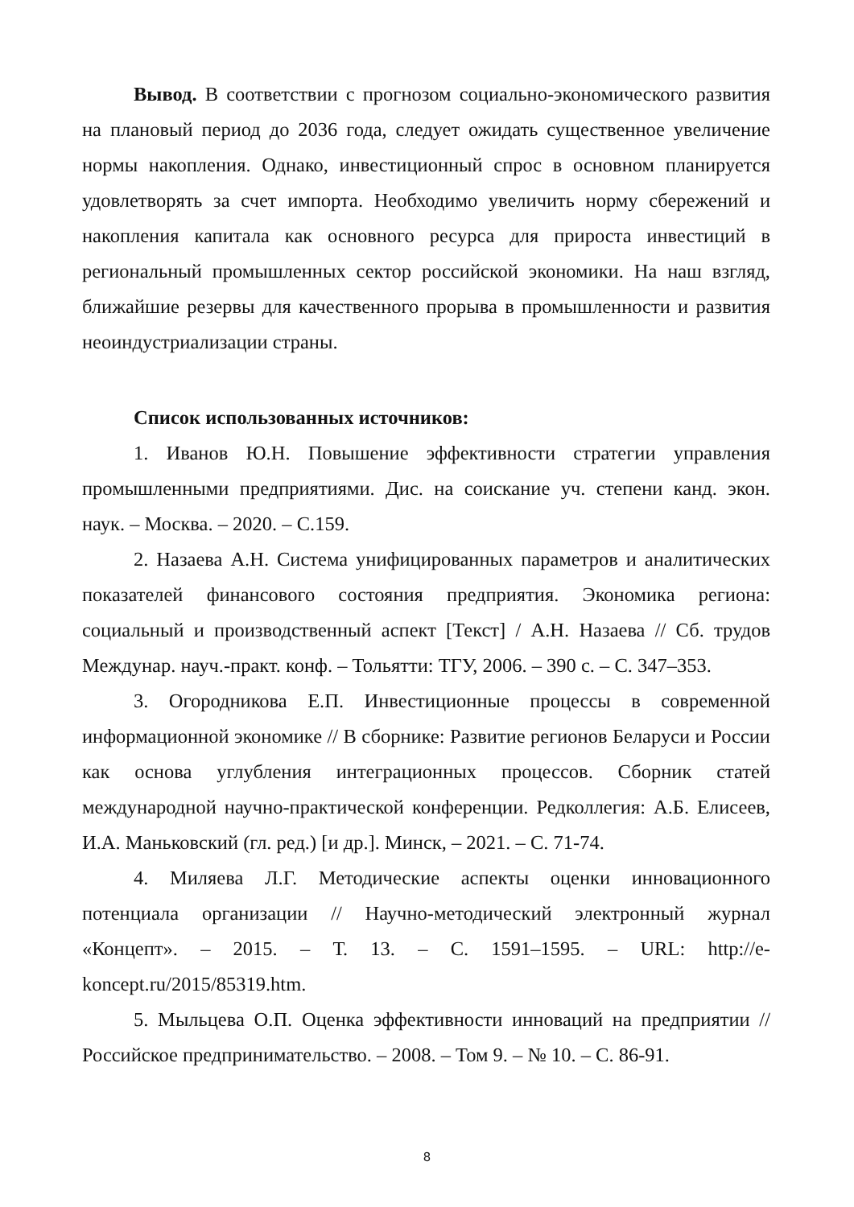Вывод. В соответствии с прогнозом социально-экономического развития на плановый период до 2036 года, следует ожидать существенное увеличение нормы накопления. Однако, инвестиционный спрос в основном планируется удовлетворять за счет импорта. Необходимо увеличить норму сбережений и накопления капитала как основного ресурса для прироста инвестиций в региональный промышленных сектор российской экономики. На наш взгляд, ближайшие резервы для качественного прорыва в промышленности и развития неоиндустриализации страны.
Список использованных источников:
1. Иванов Ю.Н. Повышение эффективности стратегии управления промышленными предприятиями. Дис. на соискание уч. степени канд. экон. наук. – Москва. – 2020. – С.159.
2. Назаева А.Н. Система унифицированных параметров и аналитических показателей финансового состояния предприятия. Экономика региона: социальный и производственный аспект [Текст] / А.Н. Назаева // Сб. трудов Междунар. науч.-практ. конф. – Тольятти: ТГУ, 2006. – 390 с. – С. 347–353.
3. Огородникова Е.П. Инвестиционные процессы в современной информационной экономике // В сборнике: Развитие регионов Беларуси и России как основа углубления интеграционных процессов. Сборник статей международной научно-практической конференции. Редколлегия: А.Б. Елисеев, И.А. Маньковский (гл. ред.) [и др.]. Минск, – 2021. – С. 71-74.
4. Миляева Л.Г. Методические аспекты оценки инновационного потенциала организации // Научно-методический электронный журнал «Концепт». – 2015. – Т. 13. – С. 1591–1595. – URL: http://e-koncept.ru/2015/85319.htm.
5. Мыльцева О.П. Оценка эффективности инноваций на предприятии // Российское предпринимательство. – 2008. – Том 9. – № 10. – С. 86-91.
8